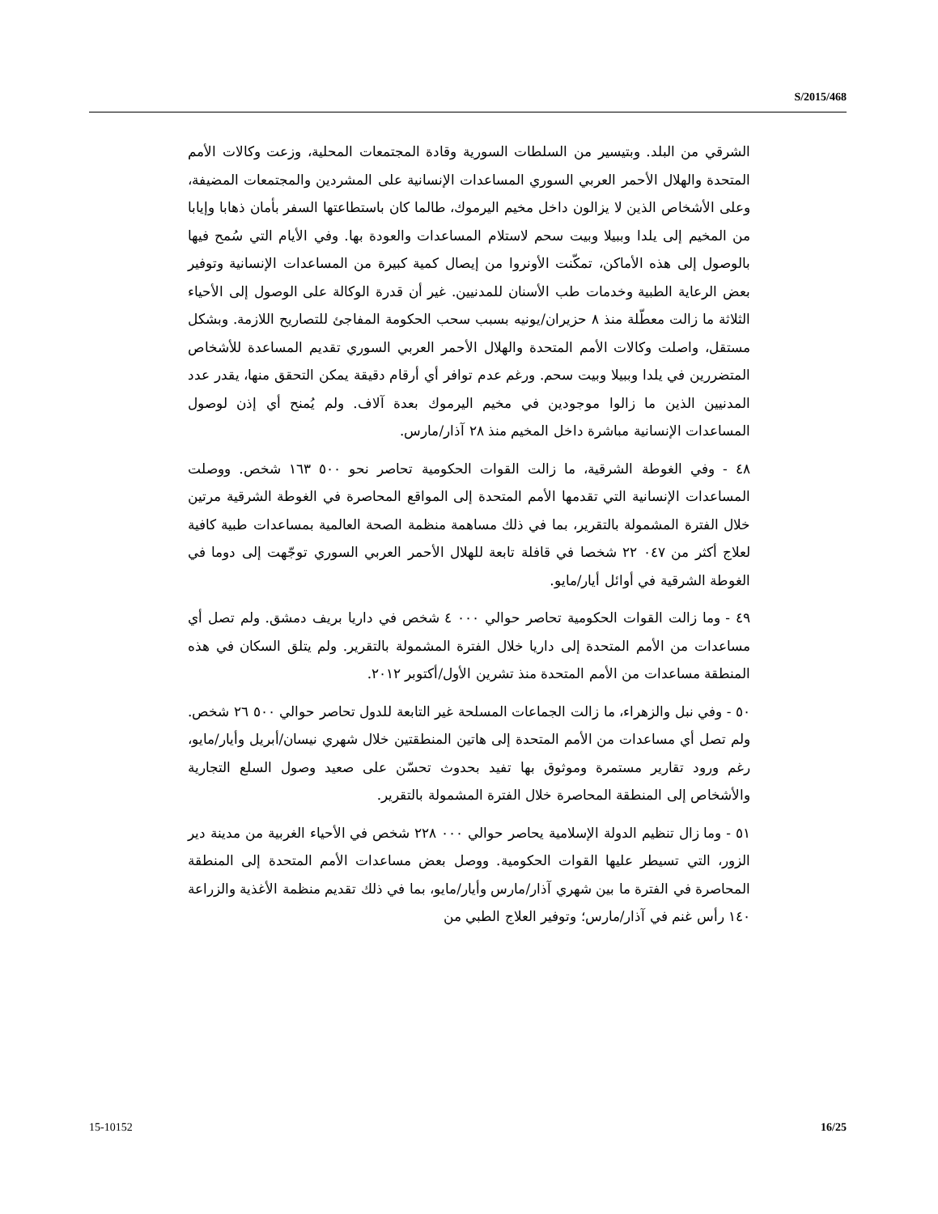S/2015/468
الشرقي من البلد. وبتيسير من السلطات السورية وقادة المجتمعات المحلية، وزعت وكالات الأمم المتحدة والهلال الأحمر العربي السوري المساعدات الإنسانية على المشردين والمجتمعات المضيفة، وعلى الأشخاص الذين لا يزالون داخل مخيم اليرموك، طالما كان باستطاعتها السفر بأمان ذهابا وإيابا من المخيم إلى يلدا وببيلا وبيت سحم لاستلام المساعدات والعودة بها. وفي الأيام التي سُمح فيها بالوصول إلى هذه الأماكن، تمكّنت الأونروا من إيصال كمية كبيرة من المساعدات الإنسانية وتوفير بعض الرعاية الطبية وخدمات طب الأسنان للمدنيين. غير أن قدرة الوكالة على الوصول إلى الأحياء الثلاثة ما زالت معطّلة منذ ٨ حزيران/يونيه بسبب سحب الحكومة المفاجئ للتصاريح اللازمة. وبشكل مستقل، واصلت وكالات الأمم المتحدة والهلال الأحمر العربي السوري تقديم المساعدة للأشخاص المتضررين في يلدا وببيلا وبيت سحم. ورغم عدم توافر أي أرقام دقيقة يمكن التحقق منها، يقدر عدد المدنيين الذين ما زالوا موجودين في مخيم اليرموك بعدة آلاف. ولم يُمنح أي إذن لوصول المساعدات الإنسانية مباشرة داخل المخيم منذ ٢٨ آذار/مارس.
٤٨ - وفي الغوطة الشرقية، ما زالت القوات الحكومية تحاصر نحو ٥٠٠ ١٦٣ شخص. ووصلت المساعدات الإنسانية التي تقدمها الأمم المتحدة إلى المواقع المحاصرة في الغوطة الشرقية مرتين خلال الفترة المشمولة بالتقرير، بما في ذلك مساهمة منظمة الصحة العالمية بمساعدات طبية كافية لعلاج أكثر من ٠٤٧ ٢٢ شخصا في قافلة تابعة للهلال الأحمر العربي السوري توجّهت إلى دوما في الغوطة الشرقية في أوائل أيار/مايو.
٤٩ - وما زالت القوات الحكومية تحاصر حوالي ٠٠٠ ٤ شخص في داريا بريف دمشق. ولم تصل أي مساعدات من الأمم المتحدة إلى داريا خلال الفترة المشمولة بالتقرير. ولم يتلق السكان في هذه المنطقة مساعدات من الأمم المتحدة منذ تشرين الأول/أكتوبر ٢٠١٢.
٥٠ - وفي نبل والزهراء، ما زالت الجماعات المسلحة غير التابعة للدول تحاصر حوالي ٥٠٠ ٢٦ شخص. ولم تصل أي مساعدات من الأمم المتحدة إلى هاتين المنطقتين خلال شهري نيسان/أبريل وأيار/مايو، رغم ورود تقارير مستمرة وموثوق بها تفيد بحدوث تحسّن على صعيد وصول السلع التجارية والأشخاص إلى المنطقة المحاصرة خلال الفترة المشمولة بالتقرير.
٥١ - وما زال تنظيم الدولة الإسلامية يحاصر حوالي ٠٠٠ ٢٢٨ شخص في الأحياء الغربية من مدينة دير الزور، التي تسيطر عليها القوات الحكومية. ووصل بعض مساعدات الأمم المتحدة إلى المنطقة المحاصرة في الفترة ما بين شهري آذار/مارس وأيار/مايو، بما في ذلك تقديم منظمة الأغذية والزراعة ١٤٠ رأس غنم في آذار/مارس؛ وتوفير العلاج الطبي من
15-10152 16/25